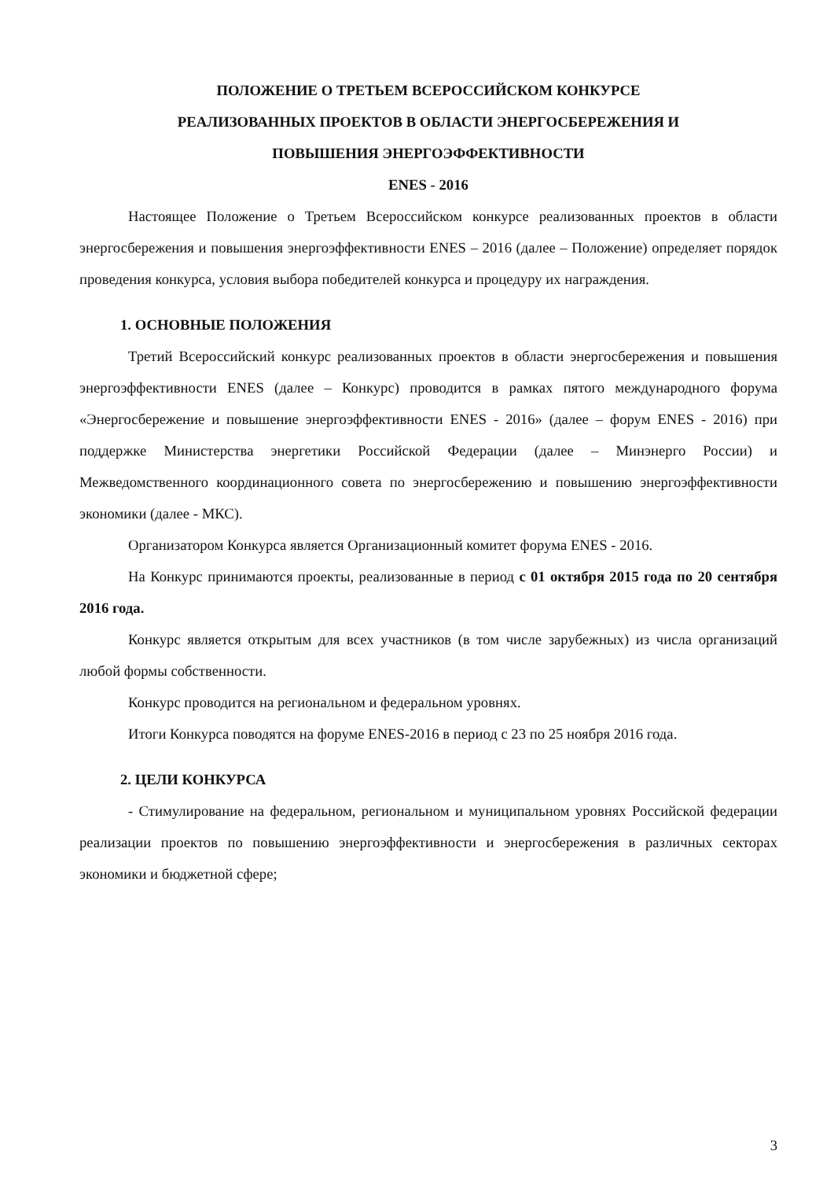ПОЛОЖЕНИЕ О ТРЕТЬЕМ ВСЕРОССИЙСКОМ КОНКУРСЕ
РЕАЛИЗОВАННЫХ ПРОЕКТОВ В ОБЛАСТИ ЭНЕРГОСБЕРЕЖЕНИЯ И
ПОВЫШЕНИЯ ЭНЕРГОЭФФЕКТИВНОСТИ
ENES - 2016
Настоящее Положение о Третьем Всероссийском конкурсе реализованных проектов в области энергосбережения и повышения энергоэффективности ENES – 2016 (далее – Положение) определяет порядок проведения конкурса, условия выбора победителей конкурса и процедуру их награждения.
1. ОСНОВНЫЕ ПОЛОЖЕНИЯ
Третий Всероссийский конкурс реализованных проектов в области энергосбережения и повышения энергоэффективности ENES (далее – Конкурс) проводится в рамках пятого международного форума «Энергосбережение и повышение энергоэффективности ENES - 2016» (далее – форум ENES - 2016) при поддержке Министерства энергетики Российской Федерации (далее – Минэнерго России) и Межведомственного координационного совета по энергосбережению и повышению энергоэффективности экономики (далее - МКС).
Организатором Конкурса является Организационный комитет форума ENES - 2016.
На Конкурс принимаются проекты, реализованные в период с 01 октября 2015 года по 20 сентября 2016 года.
Конкурс является открытым для всех участников (в том числе зарубежных) из числа организаций любой формы собственности.
Конкурс проводится на региональном и федеральном уровнях.
Итоги Конкурса поводятся на форуме ENES-2016 в период с 23 по 25 ноября 2016 года.
2. ЦЕЛИ КОНКУРСА
- Стимулирование на федеральном, региональном и муниципальном уровнях Российской федерации реализации проектов по повышению энергоэффективности и энергосбережения в различных секторах экономики и бюджетной сфере;
3